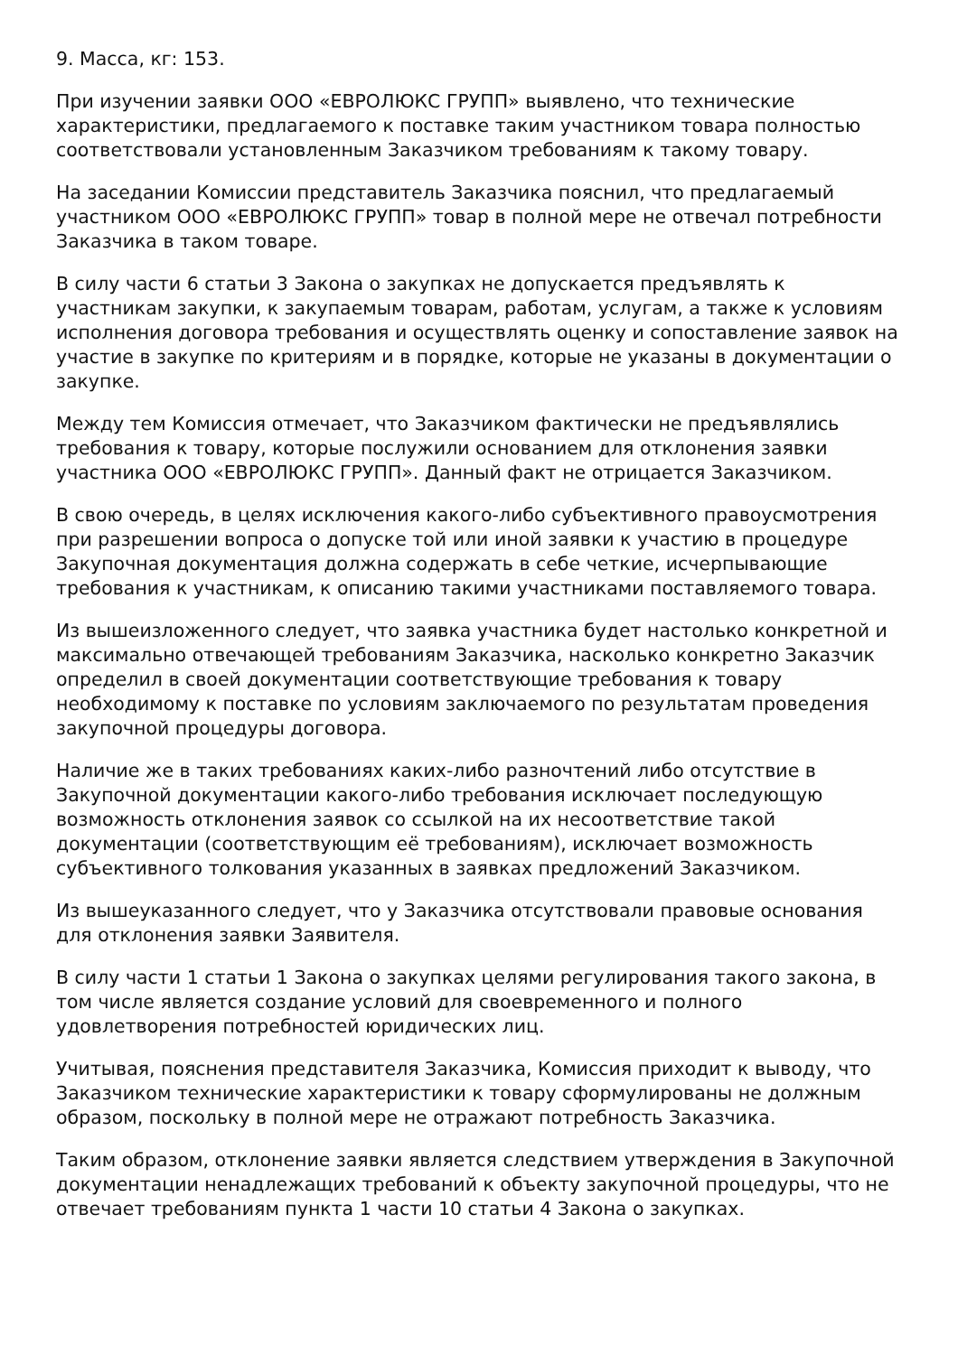9. Масса, кг: 153.
При изучении заявки ООО «ЕВРОЛЮКС ГРУПП» выявлено, что технические характеристики, предлагаемого к поставке таким участником товара полностью соответствовали установленным Заказчиком требованиям к такому товару.
На заседании Комиссии представитель Заказчика пояснил, что предлагаемый участником ООО «ЕВРОЛЮКС ГРУПП» товар в полной мере не отвечал потребности Заказчика в таком товаре.
В силу части 6 статьи 3 Закона о закупках не допускается предъявлять к участникам закупки, к закупаемым товарам, работам, услугам, а также к условиям исполнения договора требования и осуществлять оценку и сопоставление заявок на участие в закупке по критериям и в порядке, которые не указаны в документации о закупке.
Между тем Комиссия отмечает, что Заказчиком фактически не предъявлялись требования к товару, которые послужили основанием для отклонения заявки участника ООО «ЕВРОЛЮКС ГРУПП». Данный факт не отрицается Заказчиком.
В свою очередь, в целях исключения какого-либо субъективного правоусмотрения при разрешении вопроса о допуске той или иной заявки к участию в процедуре Закупочная документация должна содержать в себе четкие, исчерпывающие требования к участникам, к описанию такими участниками поставляемого товара.
Из вышеизложенного следует, что заявка участника будет настолько конкретной и максимально отвечающей требованиям Заказчика, насколько конкретно Заказчик определил в своей документации соответствующие требования к товару необходимому к поставке по условиям заключаемого по результатам проведения закупочной процедуры договора.
Наличие же в таких требованиях каких-либо разночтений либо отсутствие в Закупочной документации какого-либо требования исключает последующую возможность отклонения заявок со ссылкой на их несоответствие такой документации (соответствующим её требованиям), исключает возможность субъективного толкования указанных в заявках предложений Заказчиком.
Из вышеуказанного следует, что у Заказчика отсутствовали правовые основания для отклонения заявки Заявителя.
В силу части 1 статьи 1 Закона о закупках целями регулирования такого закона, в том числе является создание условий для своевременного и полного удовлетворения потребностей юридических лиц.
Учитывая, пояснения представителя Заказчика, Комиссия приходит к выводу, что Заказчиком технические характеристики к товару сформулированы не должным образом, поскольку в полной мере не отражают потребность Заказчика.
Таким образом, отклонение заявки является следствием утверждения в Закупочной документации ненадлежащих требований к объекту закупочной процедуры, что не отвечает требованиям пункта 1 части 10 статьи 4 Закона о закупках.